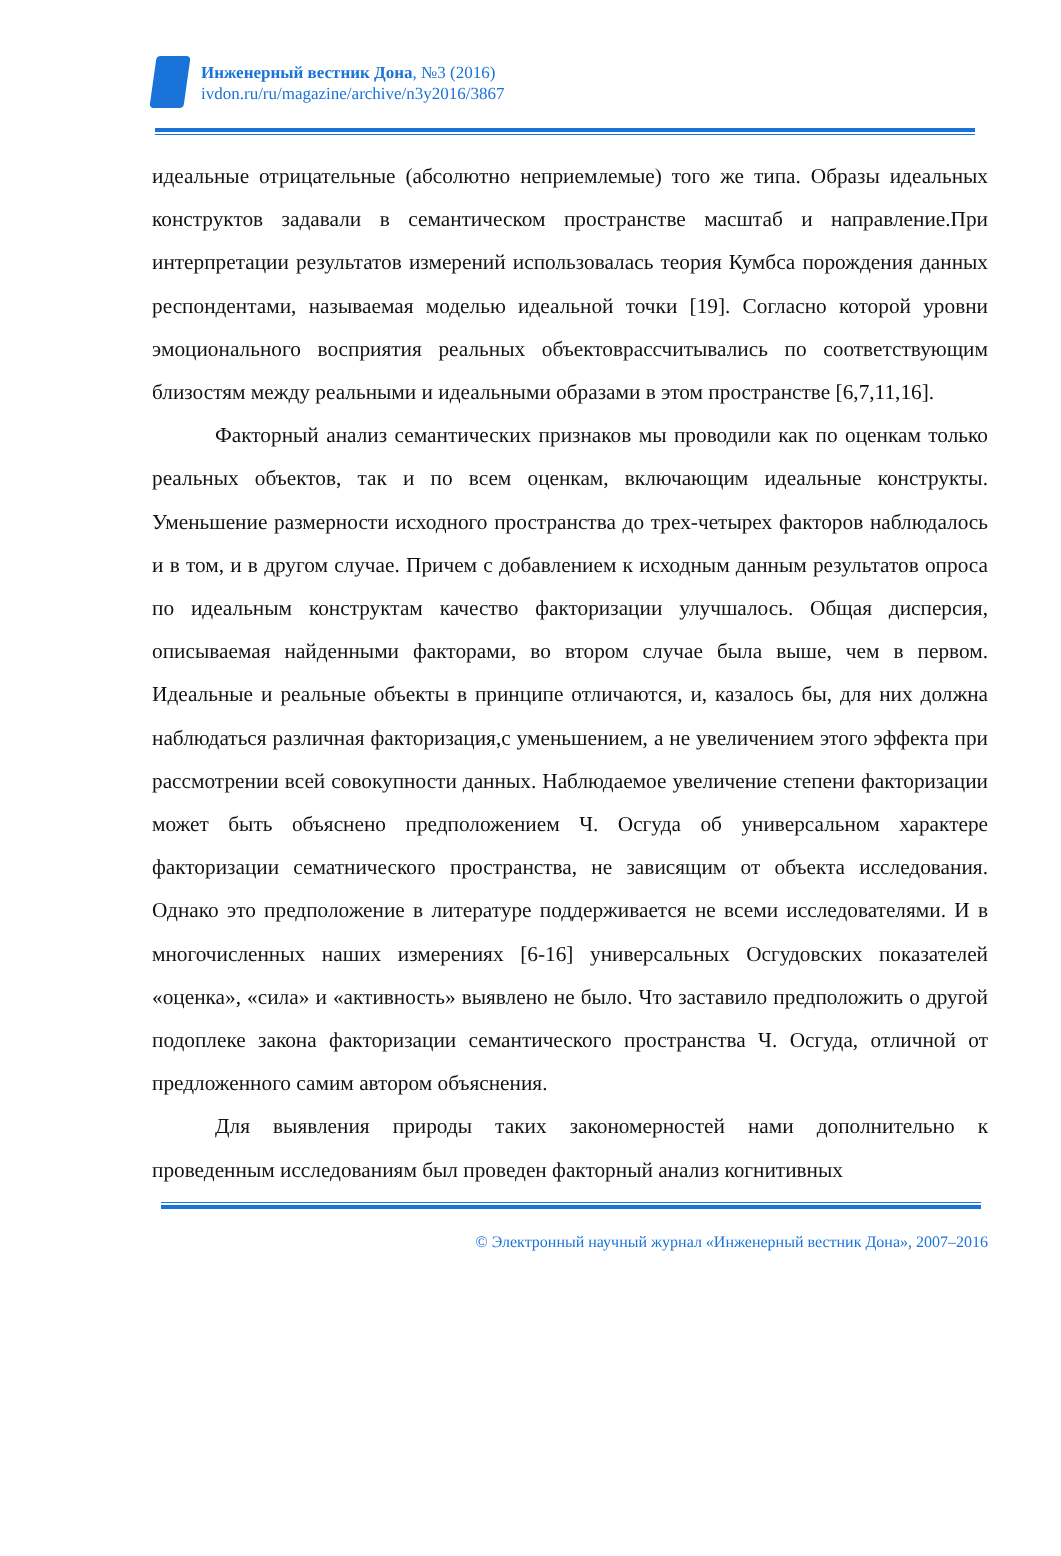Инженерный вестник Дона, №3 (2016)
ivdon.ru/ru/magazine/archive/n3y2016/3867
идеальные отрицательные (абсолютно неприемлемые) того же типа. Образы идеальных конструктов задавали в семантическом пространстве масштаб и направление.При интерпретации результатов измерений использовалась теория Кумбса порождения данных респондентами, называемая моделью идеальной точки [19]. Согласно которой уровни эмоционального восприятия реальных объектоврассчитывались по соответствующим близостям между реальными и идеальными образами в этом пространстве [6,7,11,16].
Факторный анализ семантических признаков мы проводили как по оценкам только реальных объектов, так и по всем оценкам, включающим идеальные конструкты. Уменьшение размерности исходного пространства до трех-четырех факторов наблюдалось и в том, и в другом случае. Причем с добавлением к исходным данным результатов опроса по идеальным конструктам качество факторизации улучшалось. Общая дисперсия, описываемая найденными факторами, во втором случае была выше, чем в первом. Идеальные и реальные объекты в принципе отличаются, и, казалось бы, для них должна наблюдаться различная факторизация,с уменьшением, а не увеличением этого эффекта при рассмотрении всей совокупности данных. Наблюдаемое увеличение степени факторизации может быть объяснено предположением Ч. Осгуда об универсальном характере факторизации сематнического пространства, не зависящим от объекта исследования. Однако это предположение в литературе поддерживается не всеми исследователями. И в многочисленных наших измерениях [6-16] универсальных Осгудовских показателей «оценка», «сила» и «активность» выявлено не было. Что заставило предположить о другой подоплеке закона факторизации семантического пространства Ч. Осгуда, отличной от предложенного самим автором объяснения.
Для выявления природы таких закономерностей нами дополнительно к проведенным исследованиям был проведен факторный анализ когнитивных
© Электронный научный журнал «Инженерный вестник Дона», 2007–2016